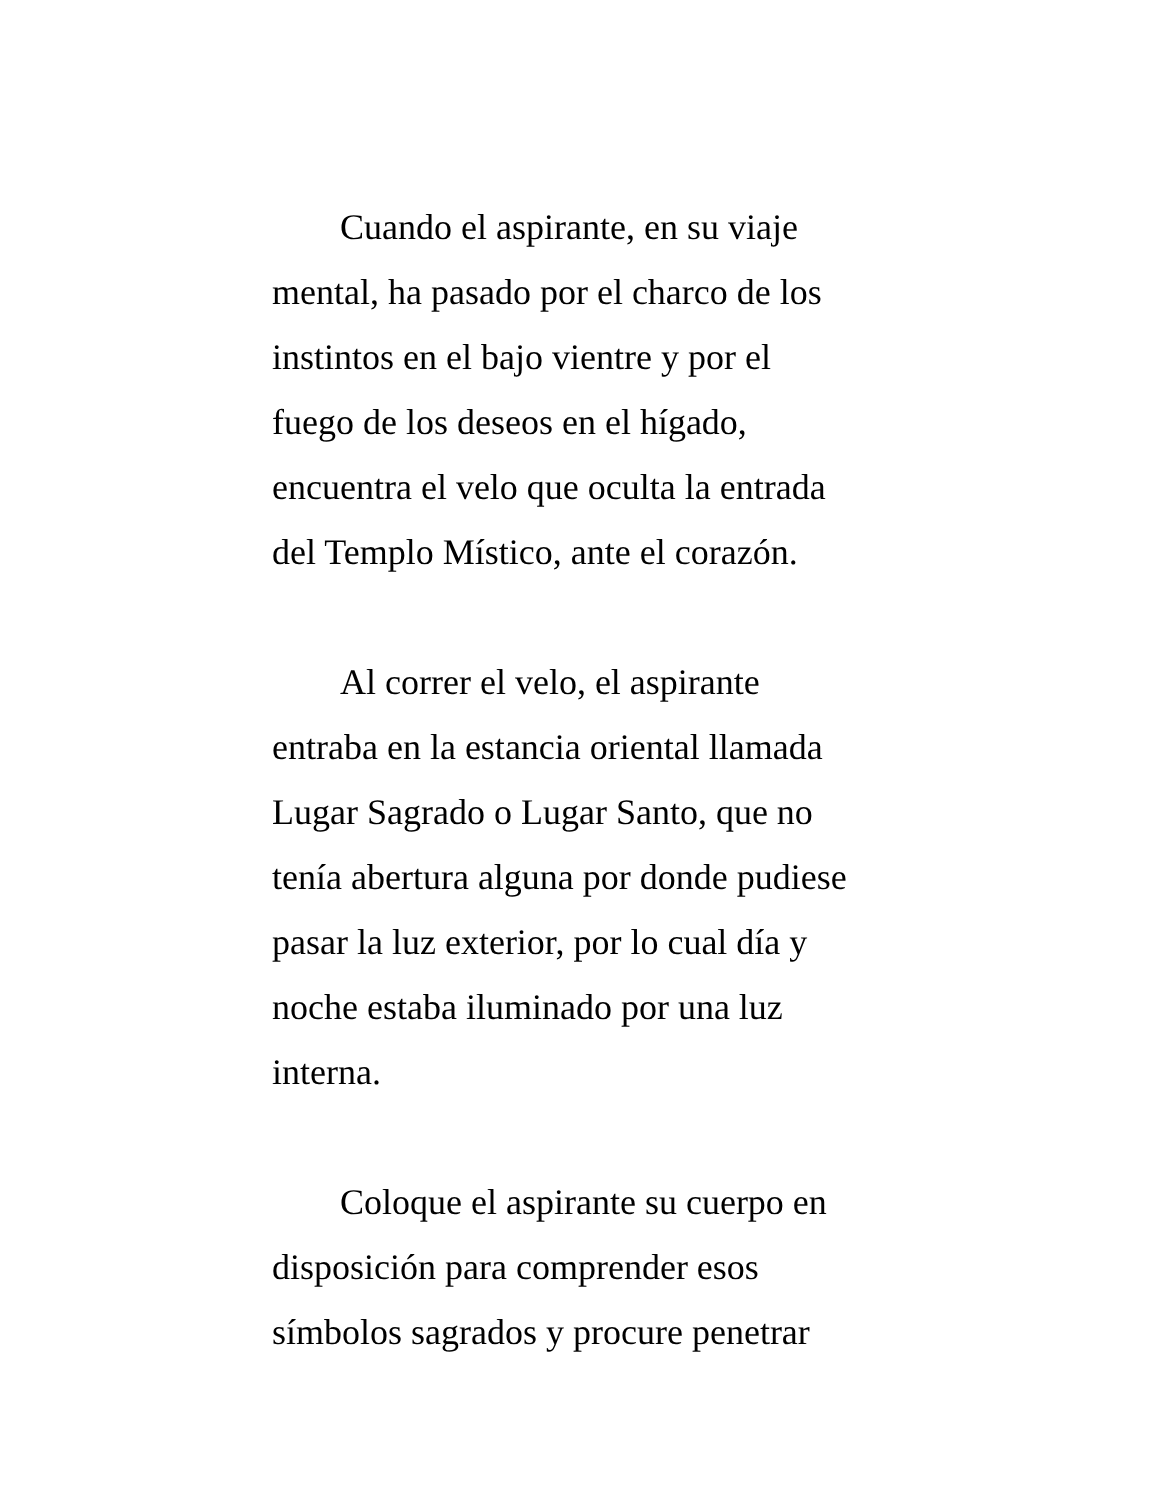Cuando el aspirante, en su viaje
mental, ha pasado por el charco de los
instintos en el bajo vientre y por el
fuego de los deseos en el hígado,
encuentra el velo que oculta la entrada
del Templo Místico, ante el corazón.
Al correr el velo, el aspirante
entraba en la estancia oriental llamada
Lugar Sagrado o Lugar Santo, que no
tenía abertura alguna por donde pudiese
pasar la luz exterior, por lo cual día y
noche estaba iluminado por una luz
interna.
Coloque el aspirante su cuerpo en
disposición para comprender esos
símbolos sagrados y procure penetrar